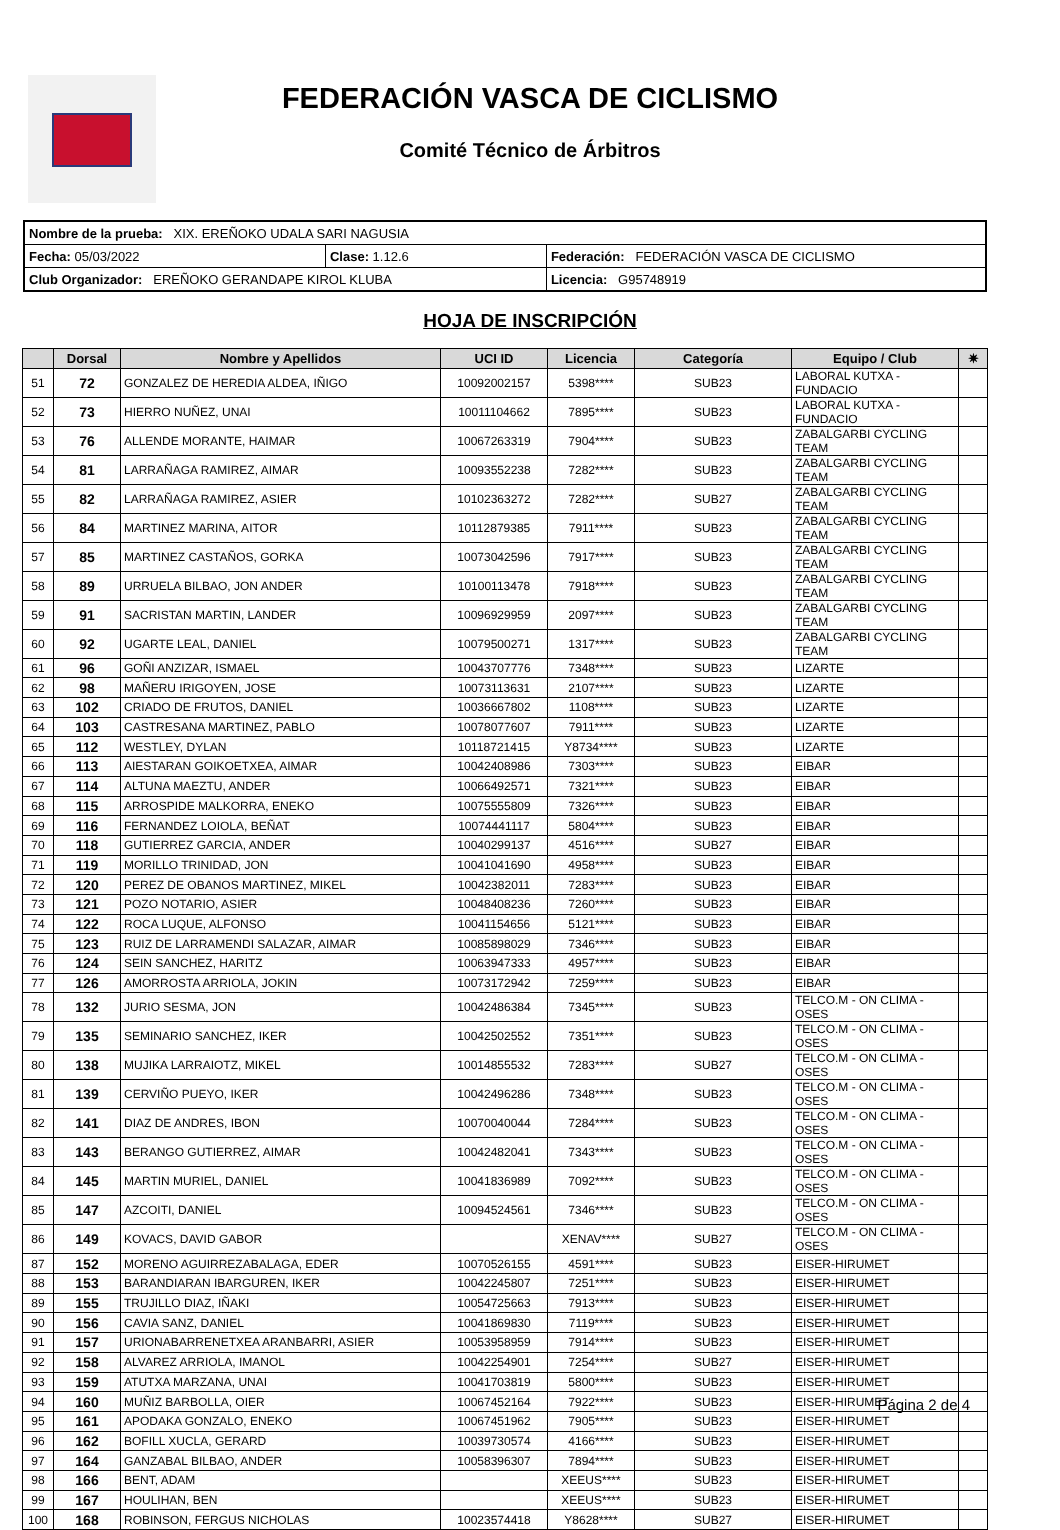FEDERACIÓN VASCA DE CICLISMO
Comité Técnico de Árbitros
| Nombre de la prueba: XIX. EREÑOKO UDALA SARI NAGUSIA | | |
| Fecha: 05/03/2022 | Clase: 1.12.6 | Federación: FEDERACIÓN VASCA DE CICLISMO |
| Club Organizador: EREÑOKO GERANDAPE KIROL KLUBA | | Licencia: G95748919 |
HOJA DE INSCRIPCIÓN
| | Dorsal | Nombre y Apellidos | UCI ID | Licencia | Categoría | Equipo / Club | ✷ |
| --- | --- | --- | --- | --- | --- | --- | --- |
| 51 | 72 | GONZALEZ DE HEREDIA ALDEA, IÑIGO | 10092002157 | 5398**** | SUB23 | LABORAL KUTXA - FUNDACIO | |
| 52 | 73 | HIERRO NUÑEZ, UNAI | 10011104662 | 7895**** | SUB23 | LABORAL KUTXA - FUNDACIO | |
| 53 | 76 | ALLENDE MORANTE, HAIMAR | 10067263319 | 7904**** | SUB23 | ZABALGARBI CYCLING TEAM | |
| 54 | 81 | LARRAÑAGA RAMIREZ, AIMAR | 10093552238 | 7282**** | SUB23 | ZABALGARBI CYCLING TEAM | |
| 55 | 82 | LARRAÑAGA RAMIREZ, ASIER | 10102363272 | 7282**** | SUB27 | ZABALGARBI CYCLING TEAM | |
| 56 | 84 | MARTINEZ MARINA, AITOR | 10112879385 | 7911**** | SUB23 | ZABALGARBI CYCLING TEAM | |
| 57 | 85 | MARTINEZ CASTAÑOS, GORKA | 10073042596 | 7917**** | SUB23 | ZABALGARBI CYCLING TEAM | |
| 58 | 89 | URRUELA BILBAO, JON ANDER | 10100113478 | 7918**** | SUB23 | ZABALGARBI CYCLING TEAM | |
| 59 | 91 | SACRISTAN MARTIN, LANDER | 10096929959 | 2097**** | SUB23 | ZABALGARBI CYCLING TEAM | |
| 60 | 92 | UGARTE LEAL, DANIEL | 10079500271 | 1317**** | SUB23 | ZABALGARBI CYCLING TEAM | |
| 61 | 96 | GOÑI ANZIZAR, ISMAEL | 10043707776 | 7348**** | SUB23 | LIZARTE | |
| 62 | 98 | MAÑERU IRIGOYEN, JOSE | 10073113631 | 2107**** | SUB23 | LIZARTE | |
| 63 | 102 | CRIADO DE FRUTOS, DANIEL | 10036667802 | 1108**** | SUB23 | LIZARTE | |
| 64 | 103 | CASTRESANA MARTINEZ, PABLO | 10078077607 | 7911**** | SUB23 | LIZARTE | |
| 65 | 112 | WESTLEY, DYLAN | 10118721415 | Y8734**** | SUB23 | LIZARTE | |
| 66 | 113 | AIESTARAN GOIKOETXEA, AIMAR | 10042408986 | 7303**** | SUB23 | EIBAR | |
| 67 | 114 | ALTUNA MAEZTU, ANDER | 10066492571 | 7321**** | SUB23 | EIBAR | |
| 68 | 115 | ARROSPIDE MALKORRA, ENEKO | 10075555809 | 7326**** | SUB23 | EIBAR | |
| 69 | 116 | FERNANDEZ LOIOLA, BEÑAT | 10074441117 | 5804**** | SUB23 | EIBAR | |
| 70 | 118 | GUTIERREZ GARCIA, ANDER | 10040299137 | 4516**** | SUB27 | EIBAR | |
| 71 | 119 | MORILLO TRINIDAD, JON | 10041041690 | 4958**** | SUB23 | EIBAR | |
| 72 | 120 | PEREZ DE OBANOS MARTINEZ, MIKEL | 10042382011 | 7283**** | SUB23 | EIBAR | |
| 73 | 121 | POZO NOTARIO, ASIER | 10048408236 | 7260**** | SUB23 | EIBAR | |
| 74 | 122 | ROCA LUQUE, ALFONSO | 10041154656 | 5121**** | SUB23 | EIBAR | |
| 75 | 123 | RUIZ DE LARRAMENDI SALAZAR, AIMAR | 10085898029 | 7346**** | SUB23 | EIBAR | |
| 76 | 124 | SEIN SANCHEZ, HARITZ | 10063947333 | 4957**** | SUB23 | EIBAR | |
| 77 | 126 | AMORROSTA ARRIOLA, JOKIN | 10073172942 | 7259**** | SUB23 | EIBAR | |
| 78 | 132 | JURIO SESMA, JON | 10042486384 | 7345**** | SUB23 | TELCO.M - ON CLIMA - OSES | |
| 79 | 135 | SEMINARIO SANCHEZ, IKER | 10042502552 | 7351**** | SUB23 | TELCO.M - ON CLIMA - OSES | |
| 80 | 138 | MUJIKA LARRAIOTZ, MIKEL | 10014855532 | 7283**** | SUB27 | TELCO.M - ON CLIMA - OSES | |
| 81 | 139 | CERVIÑO PUEYO, IKER | 10042496286 | 7348**** | SUB23 | TELCO.M - ON CLIMA - OSES | |
| 82 | 141 | DIAZ DE ANDRES, IBON | 10070040044 | 7284**** | SUB23 | TELCO.M - ON CLIMA - OSES | |
| 83 | 143 | BERANGO GUTIERREZ, AIMAR | 10042482041 | 7343**** | SUB23 | TELCO.M - ON CLIMA - OSES | |
| 84 | 145 | MARTIN MURIEL, DANIEL | 10041836989 | 7092**** | SUB23 | TELCO.M - ON CLIMA - OSES | |
| 85 | 147 | AZCOITI, DANIEL | 10094524561 | 7346**** | SUB23 | TELCO.M - ON CLIMA - OSES | |
| 86 | 149 | KOVACS, DAVID GABOR | | XENAV**** | SUB27 | TELCO.M - ON CLIMA - OSES | |
| 87 | 152 | MORENO AGUIRREZABALAGA, EDER | 10070526155 | 4591**** | SUB23 | EISER-HIRUMET | |
| 88 | 153 | BARANDIARAN IBARGUREN, IKER | 10042245807 | 7251**** | SUB23 | EISER-HIRUMET | |
| 89 | 155 | TRUJILLO DIAZ, IÑAKI | 10054725663 | 7913**** | SUB23 | EISER-HIRUMET | |
| 90 | 156 | CAVIA SANZ, DANIEL | 10041869830 | 7119**** | SUB23 | EISER-HIRUMET | |
| 91 | 157 | URIONABARRENETXEA ARANBARRI, ASIER | 10053958959 | 7914**** | SUB23 | EISER-HIRUMET | |
| 92 | 158 | ALVAREZ ARRIOLA, IMANOL | 10042254901 | 7254**** | SUB27 | EISER-HIRUMET | |
| 93 | 159 | ATUTXA MARZANA, UNAI | 10041703819 | 5800**** | SUB23 | EISER-HIRUMET | |
| 94 | 160 | MUÑIZ BARBOLLA, OIER | 10067452164 | 7922**** | SUB23 | EISER-HIRUMET | |
| 95 | 161 | APODAKA GONZALO, ENEKO | 10067451962 | 7905**** | SUB23 | EISER-HIRUMET | |
| 96 | 162 | BOFILL XUCLA, GERARD | 10039730574 | 4166**** | SUB23 | EISER-HIRUMET | |
| 97 | 164 | GANZABAL BILBAO, ANDER | 10058396307 | 7894**** | SUB23 | EISER-HIRUMET | |
| 98 | 166 | BENT, ADAM | | XEEUS**** | SUB23 | EISER-HIRUMET | |
| 99 | 167 | HOULIHAN, BEN | | XEEUS**** | SUB23 | EISER-HIRUMET | |
| 100 | 168 | ROBINSON, FERGUS NICHOLAS | 10023574418 | Y8628**** | SUB27 | EISER-HIRUMET | |
Página 2 de 4